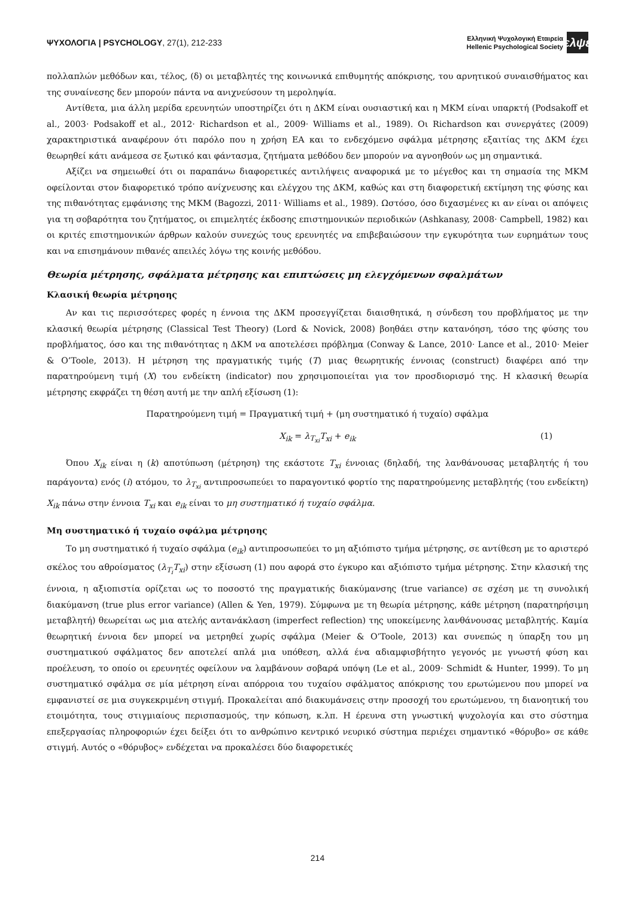ΨΥΧΟΛΟΓΙΑ | PSYCHOLOGY, 27(1), 212-233
Ελληνική Ψυχολογική Εταιρεία
Hellenic Psychological Society
ελψε
πολλαπλών μεθόδων και, τέλος, (δ) οι μεταβλητές της κοινωνικά επιθυμητής απόκρισης, του αρνητικού συναισθήματος και της συναίνεσης δεν μπορούν πάντα να ανιχνεύσουν τη μεροληψία.
Αντίθετα, μια άλλη μερίδα ερευνητών υποστηρίζει ότι η ΔΚΜ είναι ουσιαστική και η ΜΚΜ είναι υπαρκτή (Podsakoff et al., 2003· Podsakoff et al., 2012· Richardson et al., 2009· Williams et al., 1989). Οι Richardson και συνεργάτες (2009) χαρακτηριστικά αναφέρουν ότι παρόλο που η χρήση ΕΑ και το ενδεχόμενο σφάλμα μέτρησης εξαιτίας της ΔΚΜ έχει θεωρηθεί κάτι ανάμεσα σε ξωτικό και φάντασμα, ζητήματα μεθόδου δεν μπορούν να αγνοηθούν ως μη σημαντικά.
Αξίζει να σημειωθεί ότι οι παραπάνω διαφορετικές αντιλήψεις αναφορικά με το μέγεθος και τη σημασία της ΜΚΜ οφείλονται στον διαφορετικό τρόπο ανίχνευσης και ελέγχου της ΔΚΜ, καθώς και στη διαφορετική εκτίμηση της φύσης και της πιθανότητας εμφάνισης της ΜΚΜ (Bagozzi, 2011· Williams et al., 1989). Ωστόσο, όσο διχασμένες κι αν είναι οι απόψεις για τη σοβαρότητα του ζητήματος, οι επιμελητές έκδοσης επιστημονικών περιοδικών (Ashkanasy, 2008· Campbell, 1982) και οι κριτές επιστημονικών άρθρων καλούν συνεχώς τους ερευνητές να επιβεβαιώσουν την εγκυρότητα των ευρημάτων τους και να επισημάνουν πιθανές απειλές λόγω της κοινής μεθόδου.
Θεωρία μέτρησης, σφάλματα μέτρησης και επιπτώσεις μη ελεγχόμενων σφαλμάτων
Κλασική θεωρία μέτρησης
Αν και τις περισσότερες φορές η έννοια της ΔΚΜ προσεγγίζεται διαισθητικά, η σύνδεση του προβλήματος με την κλασική θεωρία μέτρησης (Classical Test Theory) (Lord & Novick, 2008) βοηθάει στην κατανόηση, τόσο της φύσης του προβλήματος, όσο και της πιθανότητας η ΔΚΜ να αποτελέσει πρόβλημα (Conway & Lance, 2010· Lance et al., 2010· Meier & O’Toole, 2013). Η μέτρηση της πραγματικής τιμής (T) μιας θεωρητικής έννοιας (construct) διαφέρει από την παρατηρούμενη τιμή (X) του ενδείκτη (indicator) που χρησιμοποιείται για τον προσδιορισμό της. Η κλασική θεωρία μέτρησης εκφράζει τη θέση αυτή με την απλή εξίσωση (1):
Παρατηρούμενη τιμή = Πραγματική τιμή + (μη συστηματικό ή τυχαίο) σφάλμα
X<sub>ik</sub> = λ<sub>T<sub>xi</sub></sub>T<sub>xi</sub> + e<sub>ik</sub> (1)
Όπου X<sub>ik</sub> είναι η (k) αποτύπωση (μέτρηση) της εκάστοτε T<sub>xi</sub> έννοιας (δηλαδή, της λανθάνουσας μεταβλητής ή του παράγοντα) ενός (i) ατόμου, το λ<sub>T<sub>xi</sub></sub> αντιπροσωπεύει το παραγοντικό φορτίο της παρατηρούμενης μεταβλητής (του ενδείκτη) X<sub>ik</sub> πάνω στην έννοια T<sub>xi</sub> και e<sub>ik</sub> είναι το μη συστηματικό ή τυχαίο σφάλμα.
Μη συστηματικό ή τυχαίο σφάλμα μέτρησης
Το μη συστηματικό ή τυχαίο σφάλμα (e<sub>ik</sub>) αντιπροσωπεύει το μη αξιόπιστο τμήμα μέτρησης, σε αντίθεση με το αριστερό σκέλος του αθροίσματος (λ<sub>T<sub>i</sub></sub>T<sub>xi</sub>) στην εξίσωση (1) που αφορά στο έγκυρο και αξιόπιστο τμήμα μέτρησης. Στην κλασική της έννοια, η αξιοπιστία ορίζεται ως το ποσοστό της πραγματικής διακύμανσης (true variance) σε σχέση με τη συνολική διακύμανση (true plus error variance) (Allen & Yen, 1979). Σύμφωνα με τη θεωρία μέτρησης, κάθε μέτρηση (παρατηρήσιμη μεταβλητή) θεωρείται ως μια ατελής αντανάκλαση (imperfect reflection) της υποκείμενης λανθάνουσας μεταβλητής. Καμία θεωρητική έννοια δεν μπορεί να μετρηθεί χωρίς σφάλμα (Meier & O’Toole, 2013) και συνεπώς η ύπαρξη του μη συστηματικού σφάλματος δεν αποτελεί απλά μια υπόθεση, αλλά ένα αδιαμφισβήτητο γεγονός με γνωστή φύση και προέλευση, το οποίο οι ερευνητές οφείλουν να λαμβάνουν σοβαρά υπόψη (Le et al., 2009· Schmidt & Hunter, 1999). Το μη συστηματικό σφάλμα σε μία μέτρηση είναι απόρροια του τυχαίου σφάλματος απόκρισης του ερωτώμενου που μπορεί να εμφανιστεί σε μια συγκεκριμένη στιγμή. Προκαλείται από διακυμάνσεις στην προσοχή του ερωτώμενου, τη διανοητική του ετοιμότητα, τους στιγμιαίους περισπασμούς, την κόπωση, κ.λπ. Η έρευνα στη γνωστική ψυχολογία και στο σύστημα επεξεργασίας πληροφοριών έχει δείξει ότι το ανθρώπινο κεντρικό νευρικό σύστημα περιέχει σημαντικό «θόρυβο» σε κάθε στιγμή. Αυτός ο «θόρυβος» ενδέχεται να προκαλέσει δύο διαφορετικές
214